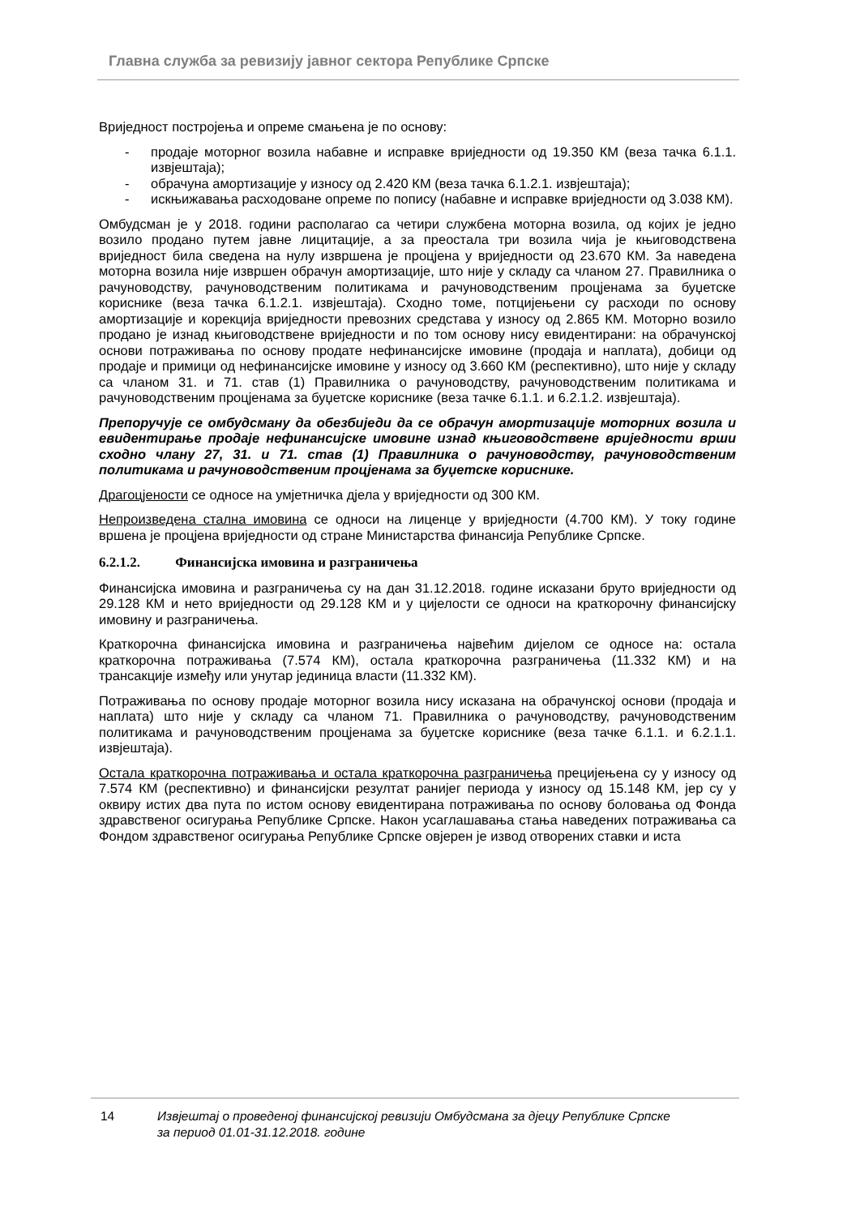Главна служба за ревизију јавног сектора Републике Српске
Вриједност постројења и опреме смањена је по основу:
- продаје моторног возила набавне и исправке вриједности од 19.350 КМ (веза тачка 6.1.1. извјештаја);
- обрачуна амортизације у износу од 2.420 КМ (веза тачка 6.1.2.1. извјештаја);
- искњижавања расходоване опреме по попису (набавне и исправке вриједности од 3.038 КМ).
Омбудсман је у 2018. години располагао са четири службена моторна возила, од којих је једно возило продано путем јавне лицитације, а за преостала три возила чија је књиговодствена вриједност била сведена на нулу извршена је процјена у вриједности од 23.670 КМ. За наведена моторна возила није извршен обрачун амортизације, што није у складу са чланом 27. Правилника о рачуноводству, рачуноводственим политикама и рачуноводственим процјенама за буџетске кориснике (веза тачка 6.1.2.1. извјештаја). Сходно томе, потцијењени су расходи по основу амортизације и корекција вриједности превозних средстава у износу од 2.865 КМ. Моторно возило продано је изнад књиговодствене вриједности и по том основу нису евидентирани: на обрачунској основи потраживања по основу продате нефинансијске имовине (продаја и наплата), добици од продаје и примици од нефинансијске имовине у износу од 3.660 КМ (респективно), што није у складу са чланом 31. и 71. став (1) Правилника о рачуноводству, рачуноводственим политикама и рачуноводственим процјенама за буџетске кориснике (веза тачке 6.1.1. и 6.2.1.2. извјештаја).
Препоручује се омбудсману да обезбиједи да се обрачун амортизације моторних возила и евидентирање продаје нефинансијске имовине изнад књиговодствене вриједности врши сходно члану 27, 31. и 71. став (1) Правилника о рачуноводству, рачуноводственим политикама и рачуноводственим процјенама за буџетске кориснике.
Драгоцјености се односе на умјетничка дјела у вриједности од 300 КМ.
Непроизведена стална имовина се односи на лиценце у вриједности (4.700 КМ). У току године вршена је процјена вриједности од стране Министарства финансија Републике Српске.
6.2.1.2. Финансијска имовина и разграничења
Финансијска имовина и разграничења су на дан 31.12.2018. године исказани бруто вриједности од 29.128 КМ и нето вриједности од 29.128 КМ и у цијелости се односи на краткорочну финансијску имовину и разграничења.
Краткорочна финансијска имовина и разграничења највећим дијелом се односе на: остала краткорочна потраживања (7.574 КМ), остала краткорочна разграничења (11.332 КМ) и на трансакције између или унутар јединица власти (11.332 КМ).
Потраживања по основу продаје моторног возила нису исказана на обрачунској основи (продаја и наплата) што није у складу са чланом 71. Правилника о рачуноводству, рачуноводственим политикама и рачуноводственим процјенама за буџетске кориснике (веза тачке 6.1.1. и 6.2.1.1. извјештаја).
Остала краткорочна потраживања и остала краткорочна разграничења прецијењена су у износу од 7.574 КМ (респективно) и финансијски резултат ранијег периода у износу од 15.148 КМ, јер су у оквиру истих два пута по истом основу евидентирана потраживања по основу боловања од Фонда здравственог осигурања Републике Српске. Након усаглашавања стања наведених потраживања са Фондом здравственог осигурања Републике Српске овјерен је извод отворених ставки и иста
14 Извјештај о проведеној финансијској ревизији Омбудсмана за дјецу Републике Српске за период 01.01-31.12.2018. године